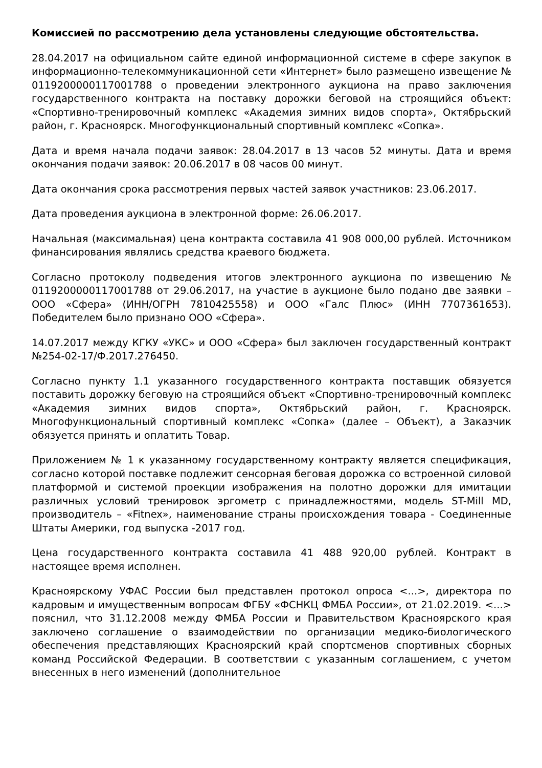Комиссией по рассмотрению дела установлены следующие обстоятельства.
28.04.2017 на официальном сайте единой информационной системе в сфере закупок в информационно-телекоммуникационной сети «Интернет» было размещено извещение № 0119200000117001788 о проведении электронного аукциона на право заключения государственного контракта на поставку дорожки беговой на строящийся объект: «Спортивно-тренировочный комплекс «Академия зимних видов спорта», Октябрьский район, г. Красноярск. Многофункциональный спортивный комплекс «Сопка».
Дата и время начала подачи заявок: 28.04.2017 в 13 часов 52 минуты. Дата и время окончания подачи заявок: 20.06.2017 в 08 часов 00 минут.
Дата окончания срока рассмотрения первых частей заявок участников: 23.06.2017.
Дата проведения аукциона в электронной форме: 26.06.2017.
Начальная (максимальная) цена контракта составила 41 908 000,00 рублей. Источником финансирования являлись средства краевого бюджета.
Согласно протоколу подведения итогов электронного аукциона по извещению № 0119200000117001788 от 29.06.2017, на участие в аукционе было подано две заявки – ООО «Сфера» (ИНН/ОГРН 7810425558) и ООО «Галс Плюс» (ИНН 7707361653). Победителем было признано ООО «Сфера».
14.07.2017 между КГКУ «УКС» и ООО «Сфера» был заключен государственный контракт №254-02-17/Ф.2017.276450.
Согласно пункту 1.1 указанного государственного контракта поставщик обязуется поставить дорожку беговую на строящийся объект «Спортивно-тренировочный комплекс «Академия зимних видов спорта», Октябрьский район, г. Красноярск. Многофункциональный спортивный комплекс «Сопка» (далее – Объект), а Заказчик обязуется принять и оплатить Товар.
Приложением № 1 к указанному государственному контракту является спецификация, согласно которой поставке подлежит сенсорная беговая дорожка со встроенной силовой платформой и системой проекции изображения на полотно дорожки для имитации различных условий тренировок эргометр с принадлежностями, модель ST-Mill MD, производитель – «Fitnex», наименование страны происхождения товара - Соединенные Штаты Америки, год выпуска -2017 год.
Цена государственного контракта составила 41 488 920,00 рублей. Контракт в настоящее время исполнен.
Красноярскому УФАС России был представлен протокол опроса <...>, директора по кадровым и имущественным вопросам ФГБУ «ФСНКЦ ФМБА России», от 21.02.2019. <...> пояснил, что 31.12.2008 между ФМБА России и Правительством Красноярского края заключено соглашение о взаимодействии по организации медико-биологического обеспечения представляющих Красноярский край спортсменов спортивных сборных команд Российской Федерации. В соответствии с указанным соглашением, с учетом внесенных в него изменений (дополнительное